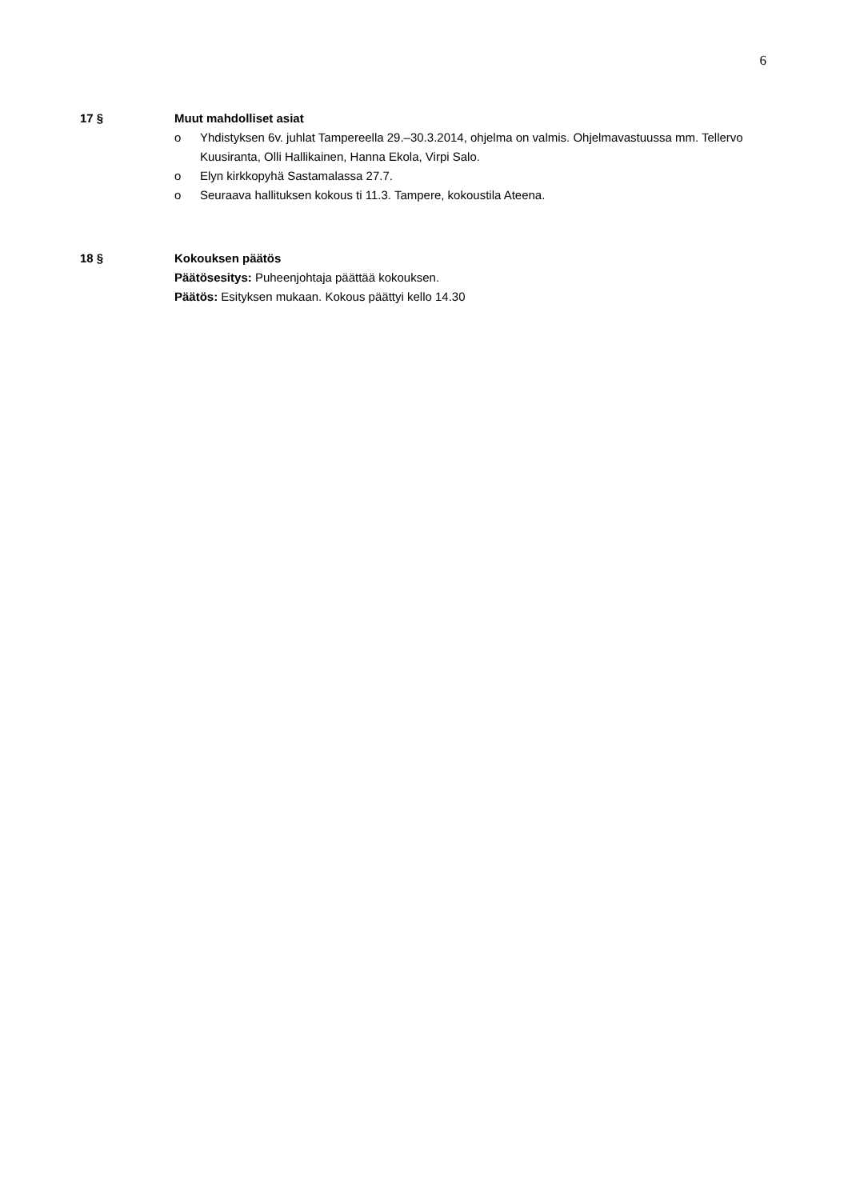6
17 § Muut mahdolliset asiat
o Yhdistyksen 6v. juhlat Tampereella 29.–30.3.2014, ohjelma on valmis. Ohjelmavastuussa mm. Tellervo Kuusiranta, Olli Hallikainen, Hanna Ekola, Virpi Salo.
o Elyn kirkkopyhä Sastamalassa 27.7.
o Seuraava hallituksen kokous ti 11.3. Tampere, kokoustila Ateena.
18 § Kokouksen päätös
Päätösesitys: Puheenjohtaja päättää kokouksen.
Päätös: Esityksen mukaan. Kokous päättyi kello 14.30